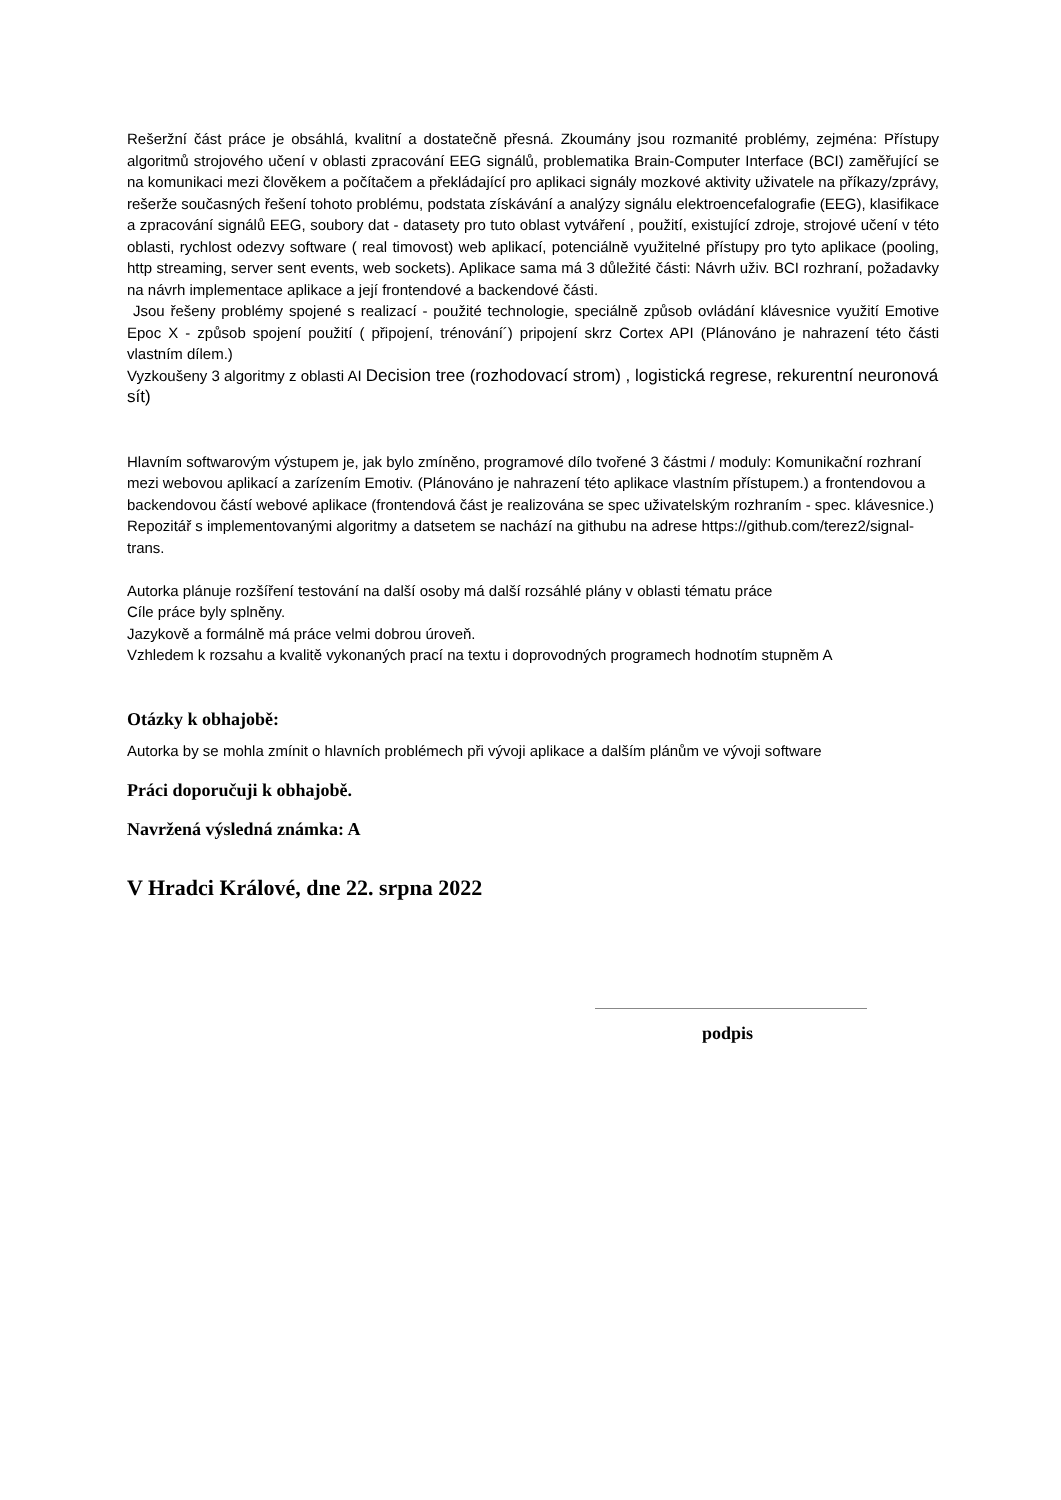Rešeržní část práce je obsáhlá, kvalitní a dostatečně přesná. Zkoumány jsou rozmanité problémy, zejména: Přístupy algoritmů strojového učení v oblasti zpracování EEG signálů, problematika Brain-Computer Interface (BCI) zaměřující se na komunikaci mezi člověkem a počítačem a překládající pro aplikaci signály mozkové aktivity uživatele na příkazy/zprávy, rešerže současných řešení tohoto problému, podstata získávání a analýzy signálu elektroencefalografie (EEG), klasifikace a zpracování signálů EEG, soubory dat - datasety pro tuto oblast vytváření , použití, existující zdroje, strojové učení v této oblasti, rychlost odezvy software ( real timovost) web aplikací, potenciálně využitelné přístupy pro tyto aplikace (pooling, http streaming, server sent events, web sockets). Aplikace sama má 3 důležité části: Návrh uživ. BCI rozhraní, požadavky na návrh implementace aplikace a její frontendové a backendové části.
Jsou řešeny problémy spojené s realizací - použité technologie, speciálně způsob ovládání klávesnice využití Emotive Epoc X - způsob spojení použití ( připojení, trénování´) pripojení skrz Cortex API (Plánováno je nahrazení této části vlastním dílem.)
Vyzkoušeny 3 algoritmy z oblasti AI Decision tree (rozhodovací strom) , logistická regrese, rekurentní neuronová sít)
Hlavním softwarovým výstupem je, jak bylo zmíněno, programové dílo tvořené 3 částmi / moduly: Komunikační rozhraní mezi webovou aplikací a zarízením Emotiv. (Plánováno je nahrazení této aplikace vlastním přístupem.) a frontendovou a backendovou částí webové aplikace (frontendová část je realizována se spec uživatelským rozhraním - spec. klávesnice.)
Repozitář s implementovanými algoritmy a datsetem se nachází na githubu na adrese https://github.com/terez2/signal-trans.
Autorka plánuje rozšíření testování na další osoby má další rozsáhlé plány v oblasti tématu práce
Cíle práce byly splněny.
Jazykově a formálně má práce velmi dobrou úroveň.
Vzhledem k rozsahu a kvalitě vykonaných prací na textu i doprovodných programech hodnotím stupněm A
Otázky k obhajobě:
Autorka by se mohla zmínit o hlavních problémech při vývoji aplikace a dalším plánům ve vývoji software
Práci doporučuji k obhajobě.
Navržená výsledná známka: A
V Hradci Králové, dne 22. srpna 2022
podpis